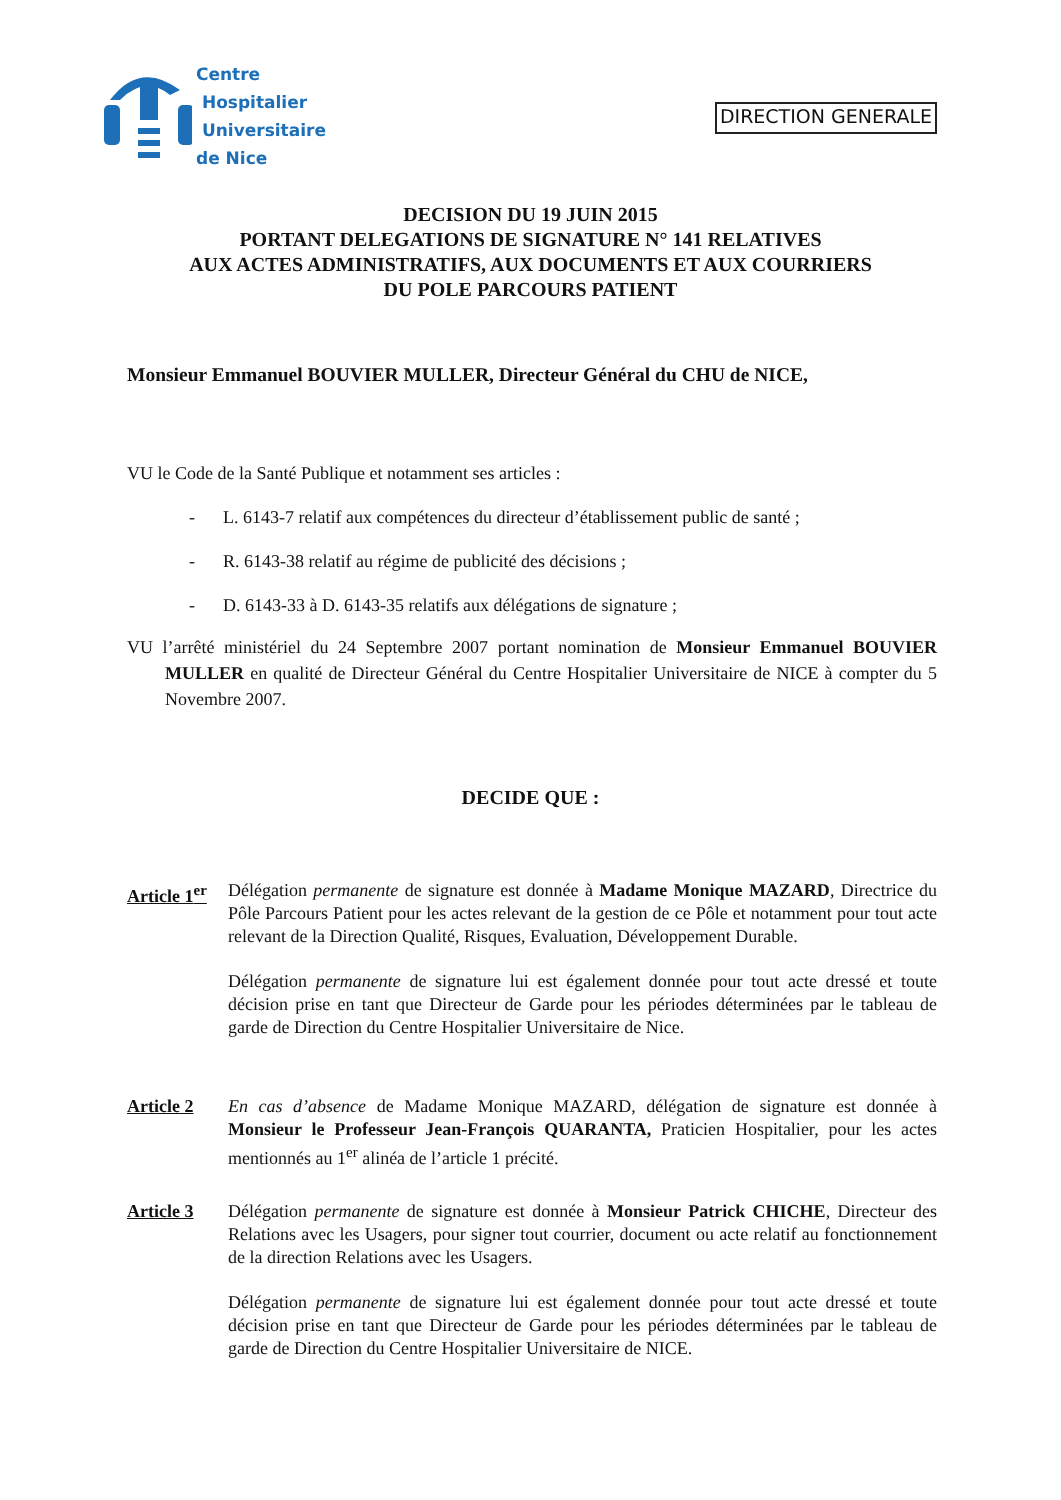Centre
Hospitalier
Universitaire
de Nice
DIRECTION GENERALE
DECISION DU 19 JUIN 2015
PORTANT DELEGATIONS DE SIGNATURE N° 141 RELATIVES
AUX ACTES ADMINISTRATIFS, AUX DOCUMENTS ET AUX COURRIERS
DU POLE PARCOURS PATIENT
Monsieur Emmanuel BOUVIER MULLER, Directeur Général du CHU de NICE,
VU le Code de la Santé Publique et notamment ses articles :
- L. 6143-7 relatif aux compétences du directeur d’établissement public de santé ;
- R. 6143-38 relatif au régime de publicité des décisions ;
- D. 6143-33 à D. 6143-35 relatifs aux délégations de signature ;
VU l’arrêté ministériel du 24 Septembre 2007 portant nomination de Monsieur Emmanuel BOUVIER MULLER en qualité de Directeur Général du Centre Hospitalier Universitaire de NICE à compter du 5 Novembre 2007.
DECIDE QUE :
Article 1<sup>er</sup>
Délégation permanente de signature est donnée à Madame Monique MAZARD, Directrice du Pôle Parcours Patient pour les actes relevant de la gestion de ce Pôle et notamment pour tout acte relevant de la Direction Qualité, Risques, Evaluation, Développement Durable.
Délégation permanente de signature lui est également donnée pour tout acte dressé et toute décision prise en tant que Directeur de Garde pour les périodes déterminées par le tableau de garde de Direction du Centre Hospitalier Universitaire de Nice.
Article 2 En cas d’absence de Madame Monique MAZARD, délégation de signature est donnée à Monsieur le Professeur Jean-François QUARANTA, Praticien Hospitalier, pour les actes mentionnés au 1<sup>er</sup> alinéa de l’article 1 précité.
Article 3 Délégation permanente de signature est donnée à Monsieur Patrick CHICHE, Directeur des Relations avec les Usagers, pour signer tout courrier, document ou acte relatif au fonctionnement de la direction Relations avec les Usagers.
Délégation permanente de signature lui est également donnée pour tout acte dressé et toute décision prise en tant que Directeur de Garde pour les périodes déterminées par le tableau de garde de Direction du Centre Hospitalier Universitaire de NICE.